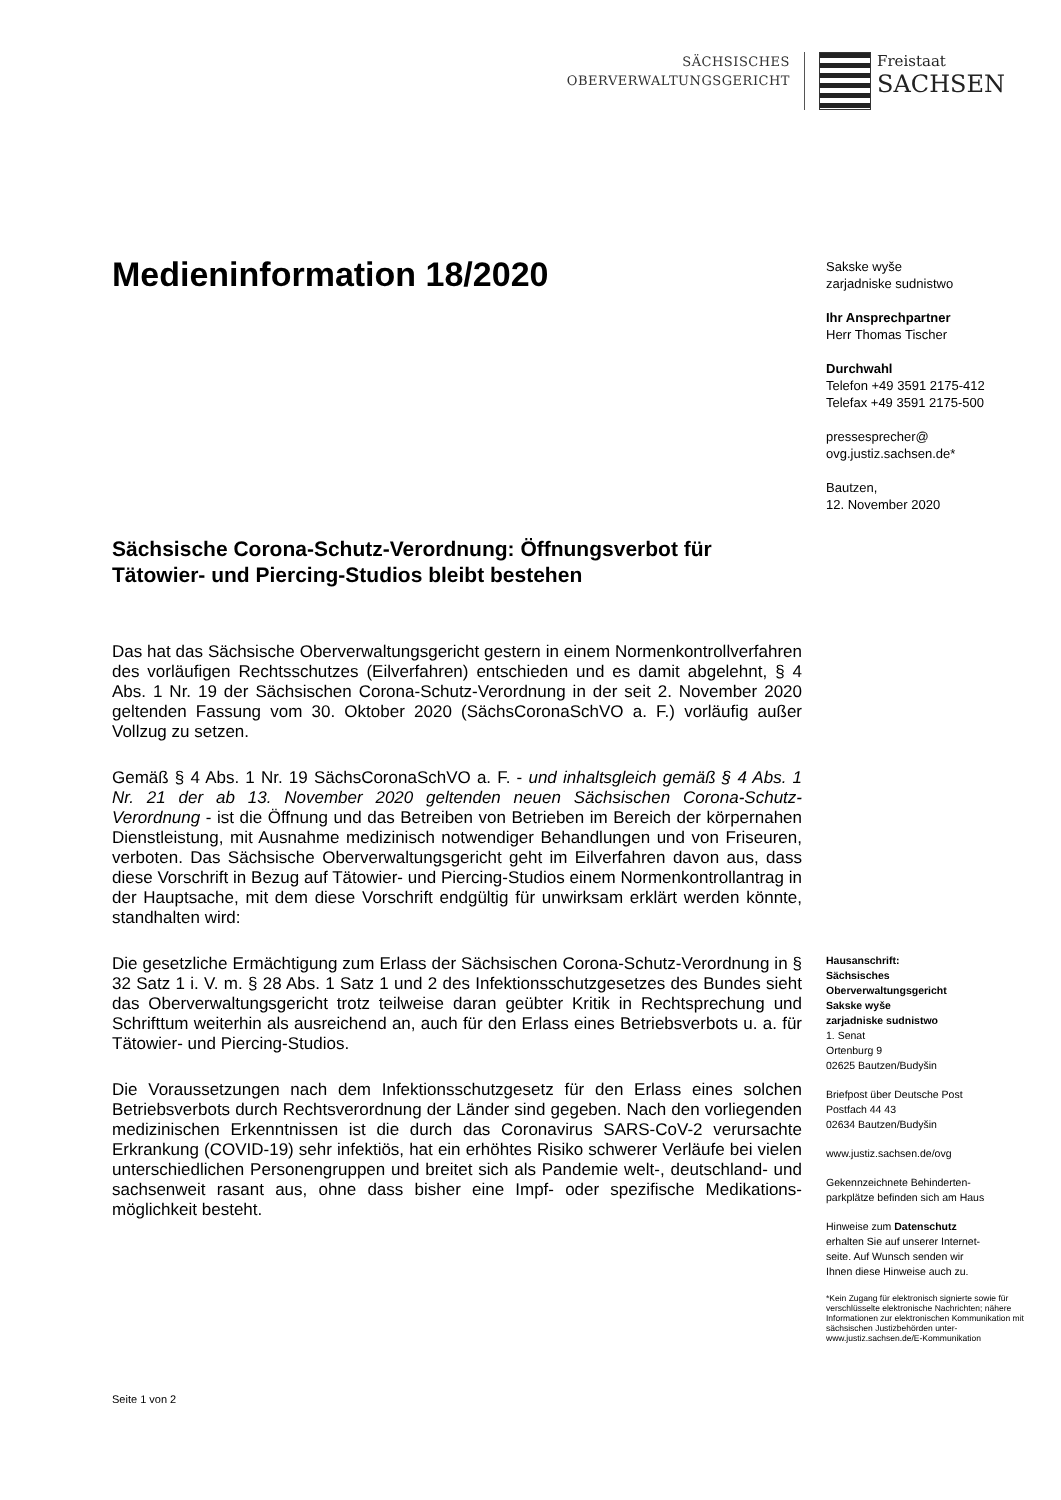SÄCHSISCHES
OBERVERWALTUNGSGERICHT
Freistaat
SACHSEN
Medieninformation 18/2020
Sächsische Corona-Schutz-Verordnung: Öffnungsverbot für Tätowier- und Piercing-Studios bleibt bestehen
Das hat das Sächsische Oberverwaltungsgericht gestern in einem Normen­kontrollverfahren des vorläufigen Rechtsschutzes (Eilverfahren) entschieden und es damit abgelehnt, § 4 Abs. 1 Nr. 19 der Sächsischen Corona-Schutz-Verordnung in der seit 2. November 2020 geltenden Fassung vom 30. Oktober 2020 (SächsCoronaSchVO a. F.) vorläufig außer Vollzug zu setzen.
Gemäß § 4 Abs. 1 Nr. 19 SächsCoronaSchVO a. F. - und inhaltsgleich gemäß § 4 Abs. 1 Nr. 21 der ab 13. November 2020 geltenden neuen Sächsischen Corona-Schutz-Verordnung - ist die Öffnung und das Betreiben von Betrieben im Bereich der körpernahen Dienstleistung, mit Ausnahme medizinisch not­wendiger Behandlungen und von Friseuren, verboten. Das Sächsische Ober­verwaltungsgericht geht im Eilverfahren davon aus, dass diese Vorschrift in Bezug auf Tätowier- und Piercing-Studios einem Normenkontrollantrag in der Hauptsache, mit dem diese Vorschrift endgültig für unwirksam erklärt werden könnte, standhalten wird:
Die gesetzliche Ermächtigung zum Erlass der Sächsischen Corona-Schutz-Verordnung in § 32 Satz 1 i. V. m. § 28 Abs. 1 Satz 1 und 2 des Infektions­schutzgesetzes des Bundes sieht das Oberverwaltungsgericht trotz teilweise daran geübter Kritik in Rechtsprechung und Schrifttum weiterhin als ausrei­chend an, auch für den Erlass eines Betriebsverbots u. a. für Tätowier- und Piercing-Studios.
Die Voraussetzungen nach dem Infektionsschutzgesetz für den Erlass eines solchen Betriebsverbots durch Rechtsverordnung der Länder sind gegeben. Nach den vorliegenden medizinischen Erkenntnissen ist die durch das Coronavirus SARS-CoV-2 verursachte Erkrankung (COVID-19) sehr infektiös, hat ein erhöhtes Risiko schwerer Verläufe bei vielen unterschiedlichen Perso­nengruppen und breitet sich als Pandemie welt-, deutschland- und sachsen­weit rasant aus, ohne dass bisher eine Impf- oder spezifische Medikations­möglichkeit besteht.
Sakske wyše
zarjadniske sudnistwo
Ihr Ansprechpartner
Herr Thomas Tischer
Durchwahl
Telefon +49 3591 2175-412
Telefax +49 3591 2175-500
pressesprecher@
ovg.justiz.sachsen.de*
Bautzen,
12. November 2020
Hausanschrift:
Sächsisches
Oberverwaltungsgericht
Sakske wyše
zarjadniske sudnistwo
1. Senat
Ortenburg 9
02625 Bautzen/Budyšin
Briefpost über Deutsche Post
Postfach 44 43
02634 Bautzen/Budyšin
www.justiz.sachsen.de/ovg
Gekennzeichnete Behinderten-
parkplätze befinden sich am Haus
Hinweise zum Datenschutz
erhalten Sie auf unserer Internet-
seite. Auf Wunsch senden wir
Ihnen diese Hinweise auch zu.
*Kein Zugang für elektronisch signierte sowie für verschlüsselte elektronische Nachrichten; nähere Informationen zur elektronischen Kommunikation mit sächsischen Justizbehörden unter-www.justiz.sachsen.de/E-Kommunikation
Seite 1 von 2